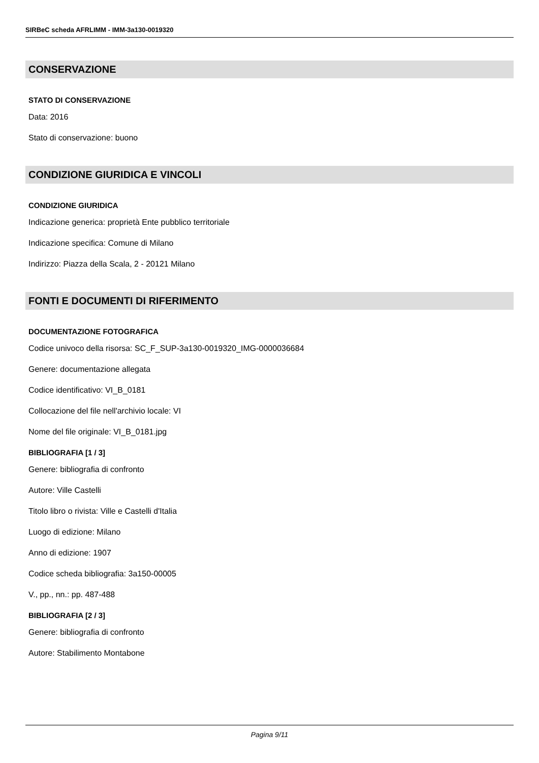SIRBeC scheda AFRLIMM - IMM-3a130-0019320
CONSERVAZIONE
STATO DI CONSERVAZIONE
Data: 2016
Stato di conservazione: buono
CONDIZIONE GIURIDICA E VINCOLI
CONDIZIONE GIURIDICA
Indicazione generica: proprietà Ente pubblico territoriale
Indicazione specifica: Comune di Milano
Indirizzo: Piazza della Scala, 2 - 20121 Milano
FONTI E DOCUMENTI DI RIFERIMENTO
DOCUMENTAZIONE FOTOGRAFICA
Codice univoco della risorsa: SC_F_SUP-3a130-0019320_IMG-0000036684
Genere: documentazione allegata
Codice identificativo: VI_B_0181
Collocazione del file nell'archivio locale: VI
Nome del file originale: VI_B_0181.jpg
BIBLIOGRAFIA [1 / 3]
Genere: bibliografia di confronto
Autore: Ville Castelli
Titolo libro o rivista: Ville e Castelli d'Italia
Luogo di edizione: Milano
Anno di edizione: 1907
Codice scheda bibliografia: 3a150-00005
V., pp., nn.: pp. 487-488
BIBLIOGRAFIA [2 / 3]
Genere: bibliografia di confronto
Autore: Stabilimento Montabone
Pagina 9/11